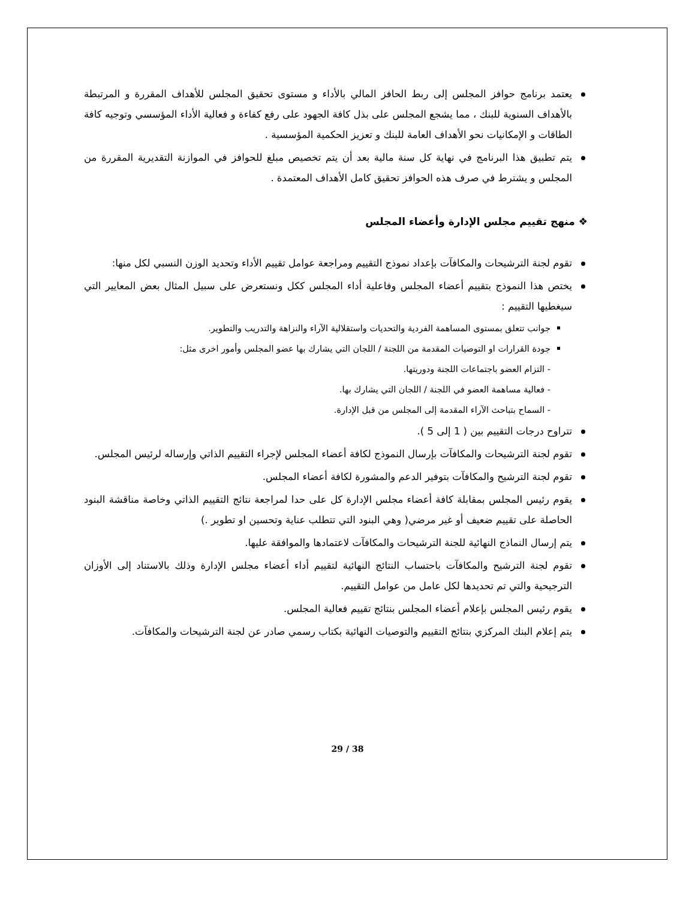يعتمد برنامج حوافز المجلس إلى ربط الحافز المالي بالأداء و مستوى تحقيق المجلس للأهداف المقررة و المرتبطة بالأهداف السنوية للبنك ، مما يشجع المجلس على بذل كافة الجهود على رفع كفاءة و فعالية الأداء المؤسسي وتوجيه كافة الطاقات و الإمكانيات نحو الأهداف العامة للبنك و تعزيز الحكمية المؤسسية .
يتم تطبيق هذا البرنامج في نهاية كل سنة مالية بعد أن يتم تخصيص مبلغ للحوافز في الموازنة التقديرية المقررة من المجلس و يشترط في صرف هذه الحوافز تحقيق كامل الأهداف المعتمدة .
❖ منهج تقييم مجلس الإدارة وأعضاء المجلس
تقوم لجنة الترشيحات والمكافآت بإعداد نموذج التقييم ومراجعة عوامل تقييم الأداء وتحديد الوزن النسبي لكل منها:
يختص هذا النموذج بتقييم أعضاء المجلس وفاعلية أداء المجلس ككل ونستعرض على سبيل المثال بعض المعايير التي سيغطيها التقييم :
جوانب تتعلق بمستوى المساهمة الفردية والتحديات واستقلالية الآراء والنزاهة والتدريب والتطوير.
جودة القرارات او التوصيات المقدمة من اللجنة / اللجان التي يشارك بها عضو المجلس وأمور اخرى مثل:
- التزام العضو باجتماعات اللجنة ودوريتها.
- فعالية مساهمة العضو في اللجنة / اللجان التي يشارك بها.
- السماح بتباحث الآراء المقدمة إلى المجلس من قبل الإدارة.
تتراوح درجات التقييم بين ( 1 إلى 5 ).
تقوم لجنة الترشيحات والمكافآت بإرسال النموذج لكافة أعضاء المجلس لإجراء التقييم الذاتي وإرساله لرئيس المجلس.
تقوم لجنة الترشيح والمكافآت بتوفير الدعم والمشورة لكافة أعضاء المجلس.
يقوم رئيس المجلس بمقابلة كافة أعضاء مجلس الإدارة كل على حدا لمراجعة نتائج التقييم الذاتي وخاصة مناقشة البنود الحاصلة على تقييم ضعيف أو غير مرضي( وهي البنود التي تتطلب عناية وتحسين او تطوير .)
يتم إرسال النماذج النهائية للجنة الترشيحات والمكافآت لاعتمادها والموافقة عليها.
تقوم لجنة الترشيح والمكافآت باحتساب النتائج النهائية لتقييم أداء أعضاء مجلس الإدارة وذلك بالاستناد إلى الأوزان الترجيحية والتي تم تحديدها لكل عامل من عوامل التقييم.
يقوم رئيس المجلس بإعلام أعضاء المجلس بنتائج تقييم فعالية المجلس.
يتم إعلام البنك المركزي بنتائج التقييم والتوصيات النهائية بكتاب رسمي صادر عن لجنة الترشيحات والمكافآت.
29 / 38